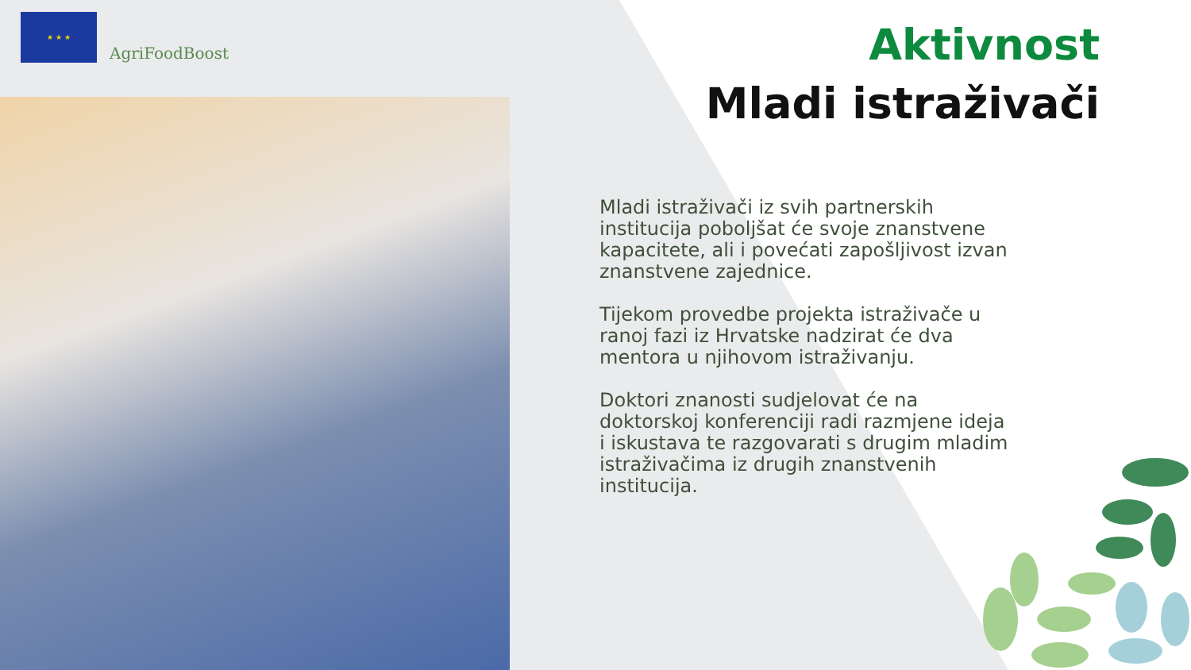★ ★ ★
AgriFoodBoost
Aktivnost
Mladi istraživači
Mladi istraživači iz svih partnerskih institucija poboljšat će svoje znanstvene kapacitete, ali i povećati zapošljivost izvan znanstvene zajednice.
Tijekom provedbe projekta istraživače u ranoj fazi iz Hrvatske nadzirat će dva mentora u njihovom istraživanju.
Doktori znanosti sudjelovat će na doktorskoj konferenciji radi razmjene ideja i iskustava te razgovarati s drugim mladim istraživačima iz drugih znanstvenih institucija.